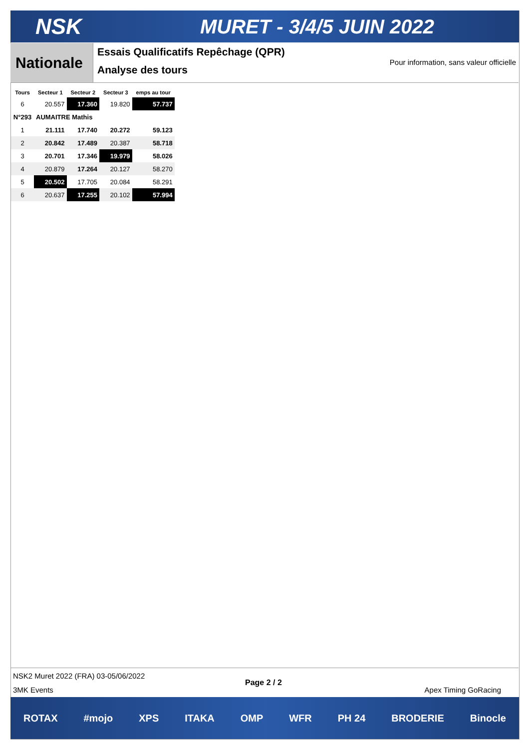NSK MURET - 3/4/5 JUIN 2022
Nationale
Essais Qualificatifs Repêchage (QPR)
Analyse des tours
Pour information, sans valeur officielle
| Tours | Secteur 1 | Secteur 2 | Secteur 3 | emps au tour |
| --- | --- | --- | --- | --- |
| 6 | 20.557 | 17.360 | 19.820 | 57.737 |
| N°293 | AUMAITRE Mathis | | | |
| 1 | 21.111 | 17.740 | 20.272 | 59.123 |
| 2 | 20.842 | 17.489 | 20.387 | 58.718 |
| 3 | 20.701 | 17.346 | 19.979 | 58.026 |
| 4 | 20.879 | 17.264 | 20.127 | 58.270 |
| 5 | 20.502 | 17.705 | 20.084 | 58.291 |
| 6 | 20.637 | 17.255 | 20.102 | 57.994 |
NSK2 Muret 2022 (FRA) 03-05/06/2022
Page 2 / 2
3MK Events Apex Timing GoRacing
ROTAX #mojo XPS ITAKA OMP WFR PH 24 BRODERIE Binocle